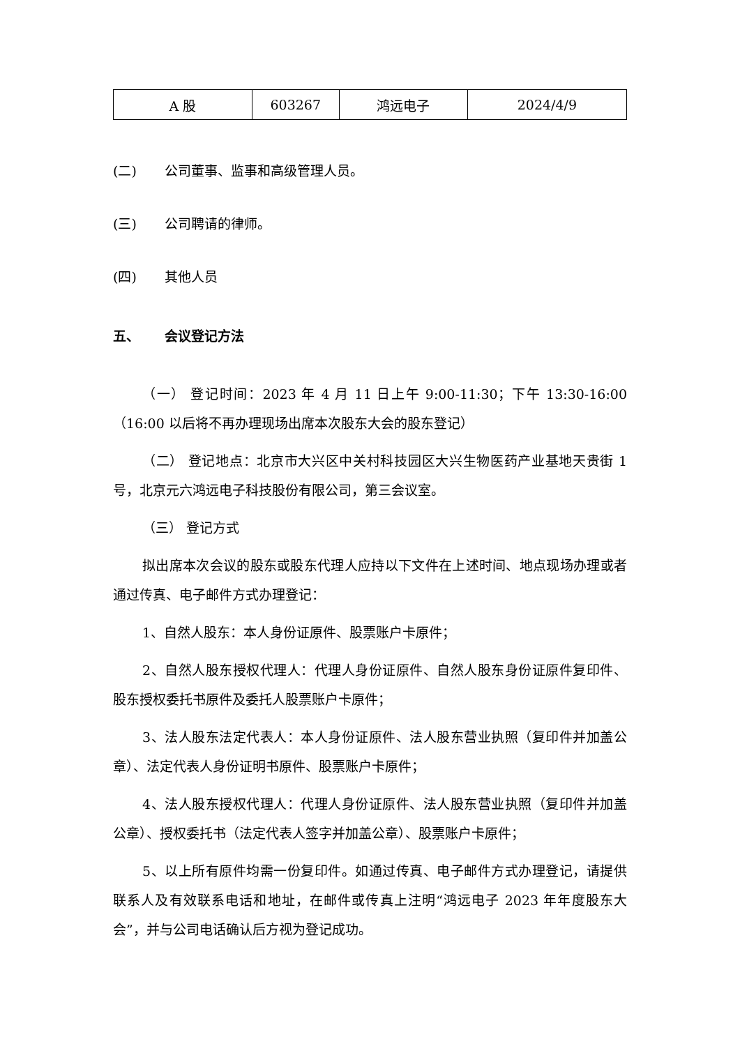| A 股 | 603267 | 鸿远电子 | 2024/4/9 |
(二) 公司董事、监事和高级管理人员。
(三) 公司聘请的律师。
(四) 其他人员
五、 会议登记方法
（一） 登记时间：2023 年 4 月 11 日上午 9:00-11:30；下午 13:30-16:00（16:00 以后将不再办理现场出席本次股东大会的股东登记）
（二） 登记地点：北京市大兴区中关村科技园区大兴生物医药产业基地天贵街 1 号，北京元六鸿远电子科技股份有限公司，第三会议室。
（三） 登记方式
拟出席本次会议的股东或股东代理人应持以下文件在上述时间、地点现场办理或者通过传真、电子邮件方式办理登记：
1、自然人股东：本人身份证原件、股票账户卡原件；
2、自然人股东授权代理人：代理人身份证原件、自然人股东身份证原件复印件、股东授权委托书原件及委托人股票账户卡原件；
3、法人股东法定代表人：本人身份证原件、法人股东营业执照（复印件并加盖公章）、法定代表人身份证明书原件、股票账户卡原件；
4、法人股东授权代理人：代理人身份证原件、法人股东营业执照（复印件并加盖公章）、授权委托书（法定代表人签字并加盖公章）、股票账户卡原件；
5、以上所有原件均需一份复印件。如通过传真、电子邮件方式办理登记，请提供联系人及有效联系电话和地址，在邮件或传真上注明“鸿远电子 2023 年年度股东大会”，并与公司电话确认后方视为登记成功。